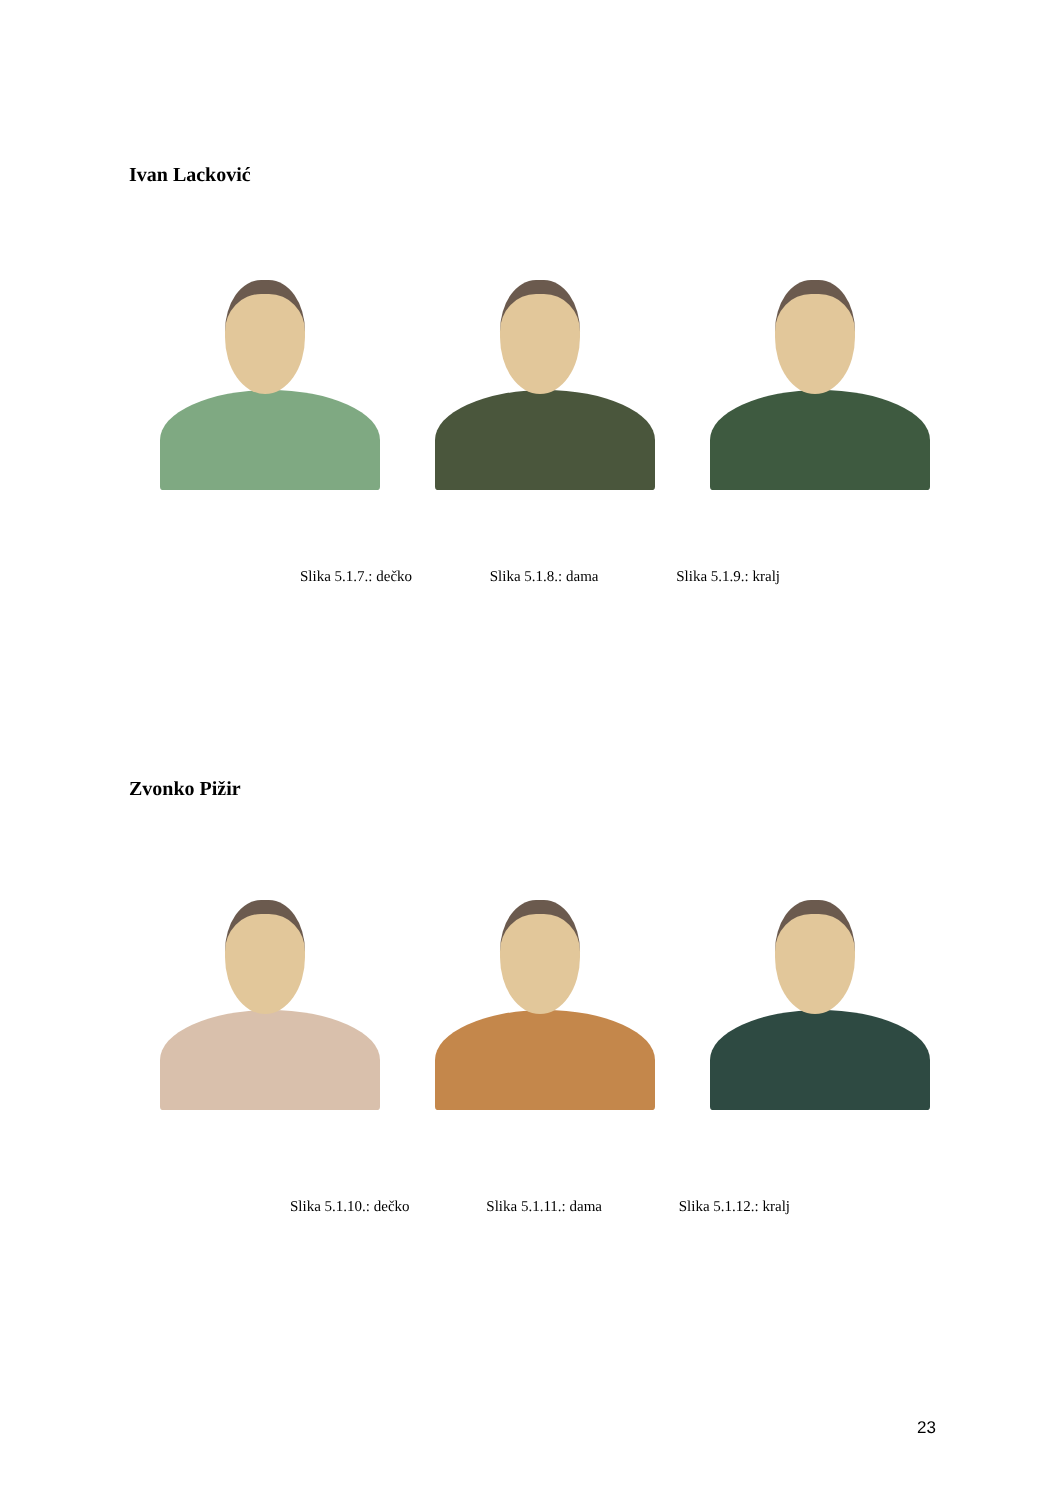Ivan Lacković
Slika 5.1.7.: dečko Slika 5.1.8.: dama Slika 5.1.9.: kralj
Zvonko Pižir
Slika 5.1.10.: dečko Slika 5.1.11.: dama Slika 5.1.12.: kralj
23